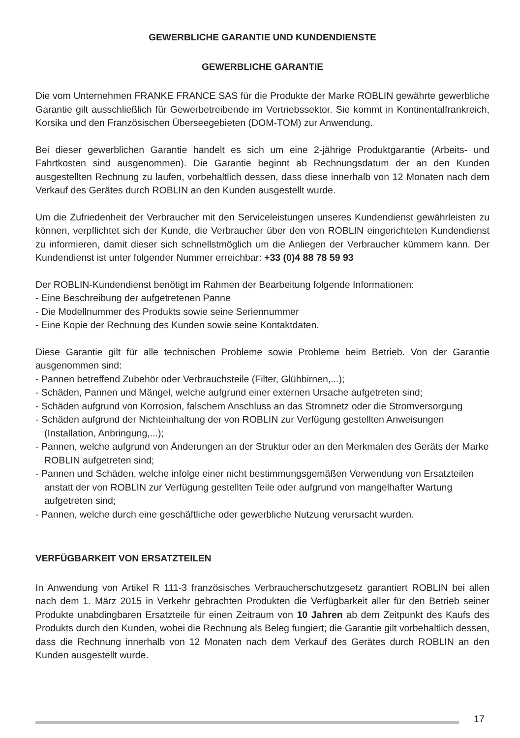GEWERBLICHE GARANTIE UND KUNDENDIENSTE
GEWERBLICHE GARANTIE
Die vom Unternehmen FRANKE FRANCE SAS für die Produkte der Marke ROBLIN gewährte gewerbliche Garantie gilt ausschließlich für Gewerbetreibende im Vertriebssektor. Sie kommt in Kontinentalfrankreich, Korsika und den Französischen Überseegebieten (DOM-TOM) zur Anwendung.
Bei dieser gewerblichen Garantie handelt es sich um eine 2-jährige Produktgarantie (Arbeits- und Fahrtkosten sind ausgenommen). Die Garantie beginnt ab Rechnungsdatum der an den Kunden ausgestellten Rechnung zu laufen, vorbehaltlich dessen, dass diese innerhalb von 12 Monaten nach dem Verkauf des Gerätes durch ROBLIN an den Kunden ausgestellt wurde.
Um die Zufriedenheit der Verbraucher mit den Serviceleistungen unseres Kundendienst gewährleisten zu können, verpflichtet sich der Kunde, die Verbraucher über den von ROBLIN eingerichteten Kundendienst zu informieren, damit dieser sich schnellstmöglich um die Anliegen der Verbraucher kümmern kann. Der Kundendienst ist unter folgender Nummer erreichbar: +33 (0)4 88 78 59 93
Der ROBLIN-Kundendienst benötigt im Rahmen der Bearbeitung folgende Informationen:
- Eine Beschreibung der aufgetretenen Panne
- Die Modellnummer des Produkts sowie seine Seriennummer
- Eine Kopie der Rechnung des Kunden sowie seine Kontaktdaten.
Diese Garantie gilt für alle technischen Probleme sowie Probleme beim Betrieb. Von der Garantie ausgenommen sind:
- Pannen betreffend Zubehör oder Verbrauchsteile (Filter, Glühbirnen,...);
- Schäden, Pannen und Mängel, welche aufgrund einer externen Ursache aufgetreten sind;
- Schäden aufgrund von Korrosion, falschem Anschluss an das Stromnetz oder die Stromversorgung
- Schäden aufgrund der Nichteinhaltung der von ROBLIN zur Verfügung gestellten Anweisungen (Installation, Anbringung,...);
- Pannen, welche aufgrund von Änderungen an der Struktur oder an den Merkmalen des Geräts der Marke ROBLIN aufgetreten sind;
- Pannen und Schäden, welche infolge einer nicht bestimmungsgemäßen Verwendung von Ersatzteilen anstatt der von ROBLIN zur Verfügung gestellten Teile oder aufgrund von mangelhafter Wartung aufgetreten sind;
- Pannen, welche durch eine geschäftliche oder gewerbliche Nutzung verursacht wurden.
VERFÜGBARKEIT VON ERSATZTEILEN
In Anwendung von Artikel R 111-3 französisches Verbraucherschutzgesetz garantiert ROBLIN bei allen nach dem 1. März 2015 in Verkehr gebrachten Produkten die Verfügbarkeit aller für den Betrieb seiner Produkte unabdingbaren Ersatzteile für einen Zeitraum von 10 Jahren ab dem Zeitpunkt des Kaufs des Produkts durch den Kunden, wobei die Rechnung als Beleg fungiert; die Garantie gilt vorbehaltlich dessen, dass die Rechnung innerhalb von 12 Monaten nach dem Verkauf des Gerätes durch ROBLIN an den Kunden ausgestellt wurde.
17